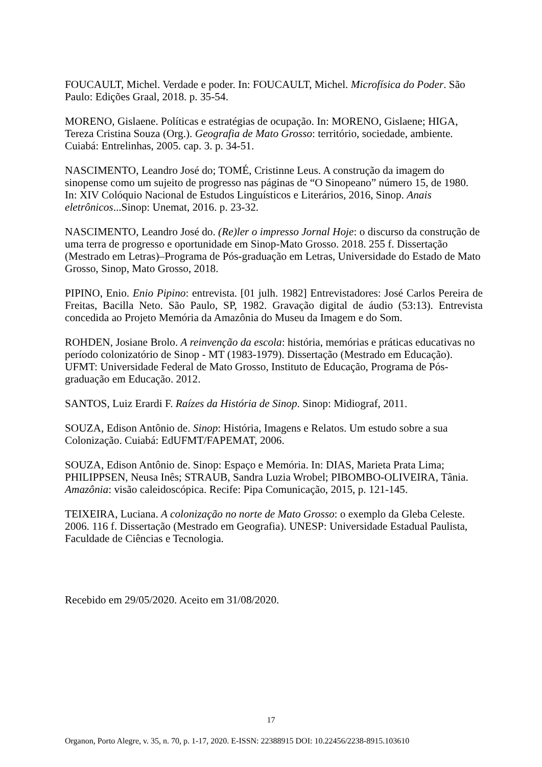FOUCAULT, Michel. Verdade e poder. In: FOUCAULT, Michel. Microfísica do Poder. São Paulo: Edições Graal, 2018. p. 35-54.
MORENO, Gislaene. Políticas e estratégias de ocupação. In: MORENO, Gislaene; HIGA, Tereza Cristina Souza (Org.). Geografia de Mato Grosso: território, sociedade, ambiente. Cuiabá: Entrelinhas, 2005. cap. 3. p. 34-51.
NASCIMENTO, Leandro José do; TOMÉ, Cristinne Leus. A construção da imagem do sinopense como um sujeito de progresso nas páginas de “O Sinopeano” número 15, de 1980. In: XIV Colóquio Nacional de Estudos Linguísticos e Literários, 2016, Sinop. Anais eletrônicos...Sinop: Unemat, 2016. p. 23-32.
NASCIMENTO, Leandro José do. (Re)ler o impresso Jornal Hoje: o discurso da construção de uma terra de progresso e oportunidade em Sinop-Mato Grosso. 2018. 255 f. Dissertação (Mestrado em Letras)–Programa de Pós-graduação em Letras, Universidade do Estado de Mato Grosso, Sinop, Mato Grosso, 2018.
PIPINO, Enio. Enio Pipino: entrevista. [01 julh. 1982] Entrevistadores: José Carlos Pereira de Freitas, Bacilla Neto. São Paulo, SP, 1982. Gravação digital de áudio (53:13). Entrevista concedida ao Projeto Memória da Amazônia do Museu da Imagem e do Som.
ROHDEN, Josiane Brolo. A reinvenção da escola: história, memórias e práticas educativas no período colonizatório de Sinop - MT (1983-1979). Dissertação (Mestrado em Educação). UFMT: Universidade Federal de Mato Grosso, Instituto de Educação, Programa de Pós-graduação em Educação. 2012.
SANTOS, Luiz Erardi F. Raízes da História de Sinop. Sinop: Midiograf, 2011.
SOUZA, Edison Antônio de. Sinop: História, Imagens e Relatos. Um estudo sobre a sua Colonização. Cuiabá: EdUFMT/FAPEMAT, 2006.
SOUZA, Edison Antônio de. Sinop: Espaço e Memória. In: DIAS, Marieta Prata Lima; PHILIPPSEN, Neusa Inês; STRAUB, Sandra Luzia Wrobel; PIBOMBO-OLIVEIRA, Tânia. Amazônia: visão caleidoscópica. Recife: Pipa Comunicação, 2015, p. 121-145.
TEIXEIRA, Luciana. A colonização no norte de Mato Grosso: o exemplo da Gleba Celeste. 2006. 116 f. Dissertação (Mestrado em Geografia). UNESP: Universidade Estadual Paulista, Faculdade de Ciências e Tecnologia.
Recebido em 29/05/2020. Aceito em 31/08/2020.
17
Organon, Porto Alegre, v. 35, n. 70, p. 1-17, 2020. E-ISSN: 22388915 DOI: 10.22456/2238-8915.103610